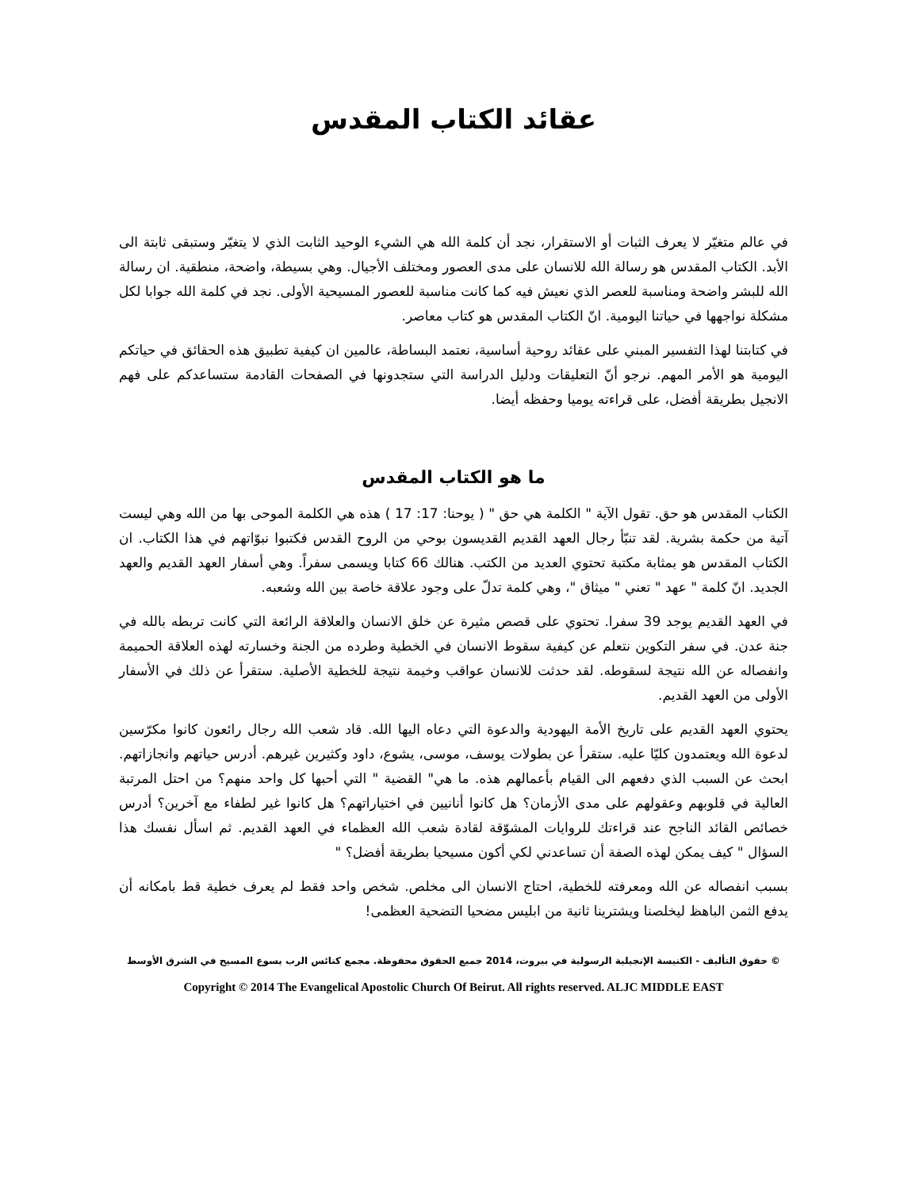عقائد الكتاب المقدس
في عالم متغيّر لا يعرف الثبات أو الاستقرار، نجد أن كلمة الله هي الشيء الوحيد الثابت الذي لا يتغيّر وستبقى ثابتة الى الأبد. الكتاب المقدس هو رسالة الله للانسان على مدى العصور ومختلف الأجيال. وهي بسيطة، واضحة، منطقية. ان رسالة الله للبشر واضحة ومناسبة للعصر الذي نعيش فيه كما كانت مناسبة للعصور المسيحية الأولى. نجد في كلمة الله جوابا لكل مشكلة نواجهها في حياتنا اليومية. انّ الكتاب المقدس هو كتاب معاصر.
في كتابتنا لهذا التفسير المبني على عقائد روحية أساسية، نعتمد البساطة، عالمين ان كيفية تطبيق هذه الحقائق في حياتكم اليومية هو الأمر المهم. نرجو أنّ التعليقات ودليل الدراسة التي ستجدونها في الصفحات القادمة ستساعدكم على فهم الانجيل بطريقة أفضل، على قراءته يوميا وحفظه أيضا.
ما هو الكتاب المقدس
الكتاب المقدس هو حق. تقول الآية " الكلمة هي حق " ( يوحنا: 17: 17 ) هذه هي الكلمة الموحى بها من الله وهي ليست آتية من حكمة بشرية. لقد تنبّأ رجال العهد القديم القديسون بوحي من الروح القدس فكتبوا نبوّاتهم في هذا الكتاب. ان الكتاب المقدس هو بمثابة مكتبة تحتوي العديد من الكتب. هنالك 66 كتابا ويسمى سفراً. وهي أسفار العهد القديم والعهد الجديد. انّ كلمة " عهد " تعني " ميثاق "، وهي كلمة تدلّ على وجود علاقة خاصة بين الله وشعبه.
في العهد القديم يوجد 39 سفرا. تحتوي على قصص مثيرة عن خلق الانسان والعلاقة الرائعة التي كانت تربطه بالله في جنة عدن. في سفر التكوين نتعلم عن كيفية سقوط الانسان في الخطية وطرده من الجنة وخسارته لهذه العلاقة الحميمة وانفصاله عن الله نتيجة لسقوطه. لقد حدثت للانسان عواقب وخيمة نتيجة للخطية الأصلية. ستقرأ عن ذلك في الأسفار الأولى من العهد القديم.
يحتوي العهد القديم على تاريخ الأمة اليهودية والدعوة التي دعاه اليها الله. قاد شعب الله رجال رائعون كانوا مكرّسين لدعوة الله ويعتمدون كليّا عليه. ستقرأ عن بطولات يوسف، موسى، يشوع، داود وكثيرين غيرهم. أدرس حياتهم وانجازاتهم. ابحث عن السبب الذي دفعهم الى القيام بأعمالهم هذه. ما هي" القضية " التي أحبها كل واحد منهم؟ من احتل المرتبة العالية في قلوبهم وعقولهم على مدى الأزمان؟ هل كانوا أنانيين في اختياراتهم؟ هل كانوا غير لطفاء مع آخرين؟ أدرس خصائص القائد الناجح عند قراءتك للروايات المشوّقة لقادة شعب الله العظماء في العهد القديم. ثم اسأل نفسك هذا السؤال " كيف يمكن لهذه الصفة أن تساعدني لكي أكون مسيحيا بطريقة أفضل؟ "
بسبب انفصاله عن الله ومعرفته للخطية، احتاج الانسان الى مخلص. شخص واحد فقط لم يعرف خطية قط بامكانه أن يدفع الثمن الباهظ ليخلصنا ويشترينا ثانية من ابليس مضحيا التضحية العظمى!
© حقوق التأليف - الكنيسة الإنجيلية الرسولية في بيروت، 2014 جميع الحقوق محفوظة. مجمع كنائس الرب يسوع المسيح في الشرق الأوسط
Copyright © 2014 The Evangelical Apostolic Church Of Beirut. All rights reserved. ALJC MIDDLE EAST